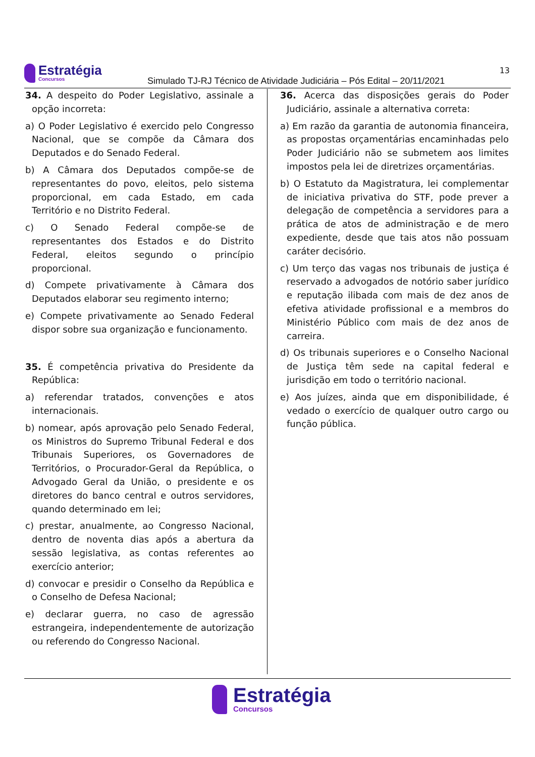Estratégia
Concursos
13
Simulado TJ-RJ Técnico de Atividade Judiciária – Pós Edital – 20/11/2021
34. A despeito do Poder Legislativo, assinale a opção incorreta:
a) O Poder Legislativo é exercido pelo Congresso Nacional, que se compõe da Câmara dos Deputados e do Senado Federal.
b) A Câmara dos Deputados compõe-se de representantes do povo, eleitos, pelo sistema proporcional, em cada Estado, em cada Território e no Distrito Federal.
c) O Senado Federal compõe-se de representantes dos Estados e do Distrito Federal, eleitos segundo o princípio proporcional.
d) Compete privativamente à Câmara dos Deputados elaborar seu regimento interno;
e) Compete privativamente ao Senado Federal dispor sobre sua organização e funcionamento.
35. É competência privativa do Presidente da República:
a) referendar tratados, convenções e atos internacionais.
b) nomear, após aprovação pelo Senado Federal, os Ministros do Supremo Tribunal Federal e dos Tribunais Superiores, os Governadores de Territórios, o Procurador-Geral da República, o Advogado Geral da União, o presidente e os diretores do banco central e outros servidores, quando determinado em lei;
c) prestar, anualmente, ao Congresso Nacional, dentro de noventa dias após a abertura da sessão legislativa, as contas referentes ao exercício anterior;
d) convocar e presidir o Conselho da República e o Conselho de Defesa Nacional;
e) declarar guerra, no caso de agressão estrangeira, independentemente de autorização ou referendo do Congresso Nacional.
36. Acerca das disposições gerais do Poder Judiciário, assinale a alternativa correta:
a) Em razão da garantia de autonomia financeira, as propostas orçamentárias encaminhadas pelo Poder Judiciário não se submetem aos limites impostos pela lei de diretrizes orçamentárias.
b) O Estatuto da Magistratura, lei complementar de iniciativa privativa do STF, pode prever a delegação de competência a servidores para a prática de atos de administração e de mero expediente, desde que tais atos não possuam caráter decisório.
c) Um terço das vagas nos tribunais de justiça é reservado a advogados de notório saber jurídico e reputação ilibada com mais de dez anos de efetiva atividade profissional e a membros do Ministério Público com mais de dez anos de carreira.
d) Os tribunais superiores e o Conselho Nacional de Justiça têm sede na capital federal e jurisdição em todo o território nacional.
e) Aos juízes, ainda que em disponibilidade, é vedado o exercício de qualquer outro cargo ou função pública.
Estratégia
Concursos